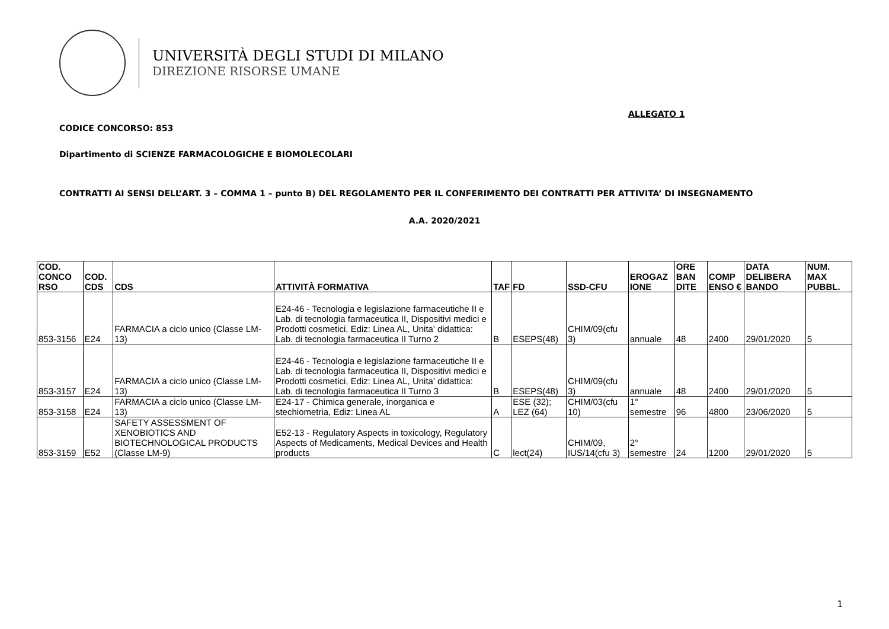UNIVERSITÀ DEGLI STUDI DI MILANO
DIREZIONE RISORSE UMANE
ALLEGATO 1
CODICE CONCORSO: 853
Dipartimento di SCIENZE FARMACOLOGICHE E BIOMOLECOLARI
CONTRATTI AI SENSI DELL’ART. 3 – COMMA 1 – punto B) DEL REGOLAMENTO PER IL CONFERIMENTO DEI CONTRATTI PER ATTIVITA’ DI INSEGNAMENTO
A.A. 2020/2021
| COD. CONCO RSO | COD. CDS | CDS | ATTIVITÀ FORMATIVA | TAF | FD | SSD-CFU | EROGAZ IONE | ORE BAN DITE | COMP ENSO € | DATA DELIBERA BANDO | NUM. MAX PUBBL. |
| --- | --- | --- | --- | --- | --- | --- | --- | --- | --- | --- | --- |
| 853-3156 | E24 | FARMACIA a ciclo unico (Classe LM-13) | E24-46 - Tecnologia e legislazione farmaceutiche II e Lab. di tecnologia farmaceutica II, Dispositivi medici e Prodotti cosmetici, Ediz: Linea AL, Unita' didattica: Lab. di tecnologia farmaceutica II Turno 2 | B | ESEPS(48) | CHIM/09(cfu 3) | annuale | 48 | 2400 | 29/01/2020 | 5 |
| 853-3157 | E24 | FARMACIA a ciclo unico (Classe LM-13) | E24-46 - Tecnologia e legislazione farmaceutiche II e Lab. di tecnologia farmaceutica II, Dispositivi medici e Prodotti cosmetici, Ediz: Linea AL, Unita' didattica: Lab. di tecnologia farmaceutica II Turno 3 | B | ESEPS(48) | CHIM/09(cfu 3) | annuale | 48 | 2400 | 29/01/2020 | 5 |
| 853-3158 | E24 | FARMACIA a ciclo unico (Classe LM-13) | E24-17 - Chimica generale, inorganica e stechiometria, Ediz: Linea AL | A | ESE (32); LEZ (64) | CHIM/03(cfu 10) | 1° semestre | 96 | 4800 | 23/06/2020 | 5 |
| 853-3159 | E52 | SAFETY ASSESSMENT OF XENOBIOTICS AND BIOTECHNOLOGICAL PRODUCTS (Classe LM-9) | E52-13 - Regulatory Aspects in toxicology, Regulatory Aspects of Medicaments, Medical Devices and Health products | C | lect(24) | CHIM/09, IUS/14(cfu 3) | 2° semestre | 24 | 1200 | 29/01/2020 | 5 |
1